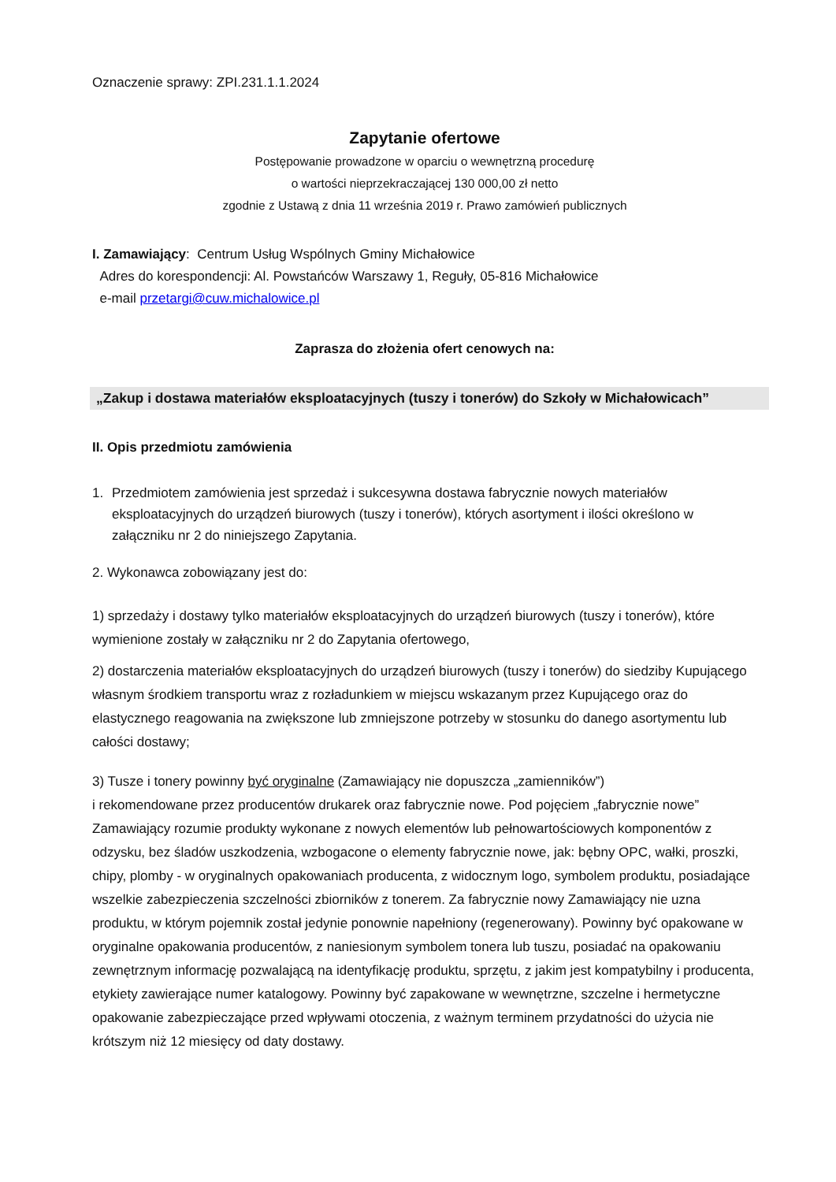Oznaczenie sprawy: ZPI.231.1.1.2024
Zapytanie ofertowe
Postępowanie prowadzone w oparciu o wewnętrzną procedurę
o wartości nieprzekraczającej 130 000,00 zł netto
zgodnie z Ustawą z dnia 11 września 2019 r. Prawo zamówień publicznych
I. Zamawiający: Centrum Usług Wspólnych Gminy Michałowice
Adres do korespondencji: Al. Powstańców Warszawy 1, Reguły, 05-816 Michałowice
e-mail przetargi@cuw.michalowice.pl
Zaprasza do złożenia ofert cenowych na:
„Zakup i dostawa materiałów eksploatacyjnych (tuszy i tonerów) do Szkoły w Michałowicach”
II. Opis przedmiotu zamówienia
1. Przedmiotem zamówienia jest sprzedaż i sukcesywna dostawa fabrycznie nowych materiałów eksploatacyjnych do urządzeń biurowych (tuszy i tonerów), których asortyment i ilości określono w załączniku nr 2 do niniejszego Zapytania.
2. Wykonawca zobowiązany jest do:
1) sprzedaży i dostawy tylko materiałów eksploatacyjnych do urządzeń biurowych (tuszy i tonerów), które wymienione zostały w załączniku nr 2 do Zapytania ofertowego,
2) dostarczenia materiałów eksploatacyjnych do urządzeń biurowych (tuszy i tonerów) do siedziby Kupującego własnym środkiem transportu wraz z rozładunkiem w miejscu wskazanym przez Kupującego oraz do elastycznego reagowania na zwiększone lub zmniejszone potrzeby w stosunku do danego asortymentu lub całości dostawy;
3) Tusze i tonery powinny być oryginalne (Zamawiający nie dopuszcza „zamienników”)
i rekomendowane przez producentów drukarek oraz fabrycznie nowe. Pod pojęciem „fabrycznie nowe” Zamawiający rozumie produkty wykonane z nowych elementów lub pełnowartościowych komponentów z odzysku, bez śladów uszkodzenia, wzbogacone o elementy fabrycznie nowe, jak: bębny OPC, wałki, proszki, chipy, plomby - w oryginalnych opakowaniach producenta, z widocznym logo, symbolem produktu, posiadające wszelkie zabezpieczenia szczelności zbiorników z tonerem. Za fabrycznie nowy Zamawiający nie uzna produktu, w którym pojemnik został jedynie ponownie napełniony (regenerowany). Powinny być opakowane w oryginalne opakowania producentów, z naniesionym symbolem tonera lub tuszu, posiadać na opakowaniu zewnętrznym informację pozwalającą na identyfikację produktu, sprzętu, z jakim jest kompatybilny i producenta, etykiety zawierające numer katalogowy. Powinny być zapakowane w wewnętrzne, szczelne i hermetyczne opakowanie zabezpieczające przed wpływami otoczenia, z ważnym terminem przydatności do użycia nie krótszym niż 12 miesięcy od daty dostawy.